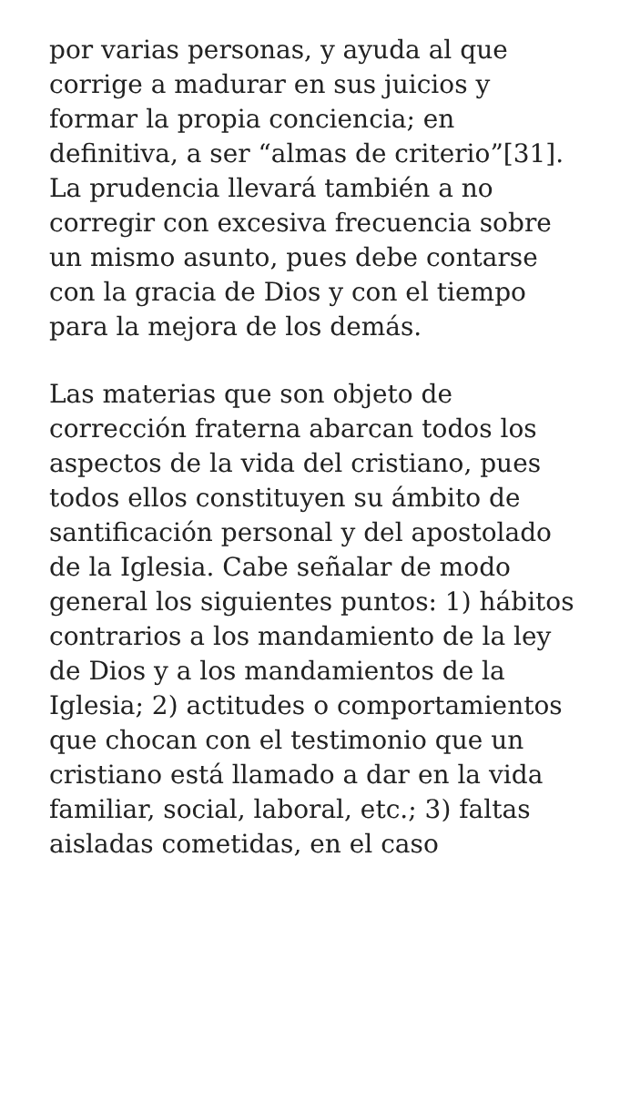por varias personas, y ayuda al que corrige a madurar en sus juicios y formar la propia conciencia; en definitiva, a ser “almas de criterio”[31]. La prudencia llevará también a no corregir con excesiva frecuencia sobre un mismo asunto, pues debe contarse con la gracia de Dios y con el tiempo para la mejora de los demás.
Las materias que son objeto de corrección fraterna abarcan todos los aspectos de la vida del cristiano, pues todos ellos constituyen su ámbito de santificación personal y del apostolado de la Iglesia. Cabe señalar de modo general los siguientes puntos: 1) hábitos contrarios a los mandamiento de la ley de Dios y a los mandamientos de la Iglesia; 2) actitudes o comportamientos que chocan con el testimonio que un cristiano está llamado a dar en la vida familiar, social, laboral, etc.; 3) faltas aisladas cometidas, en el caso